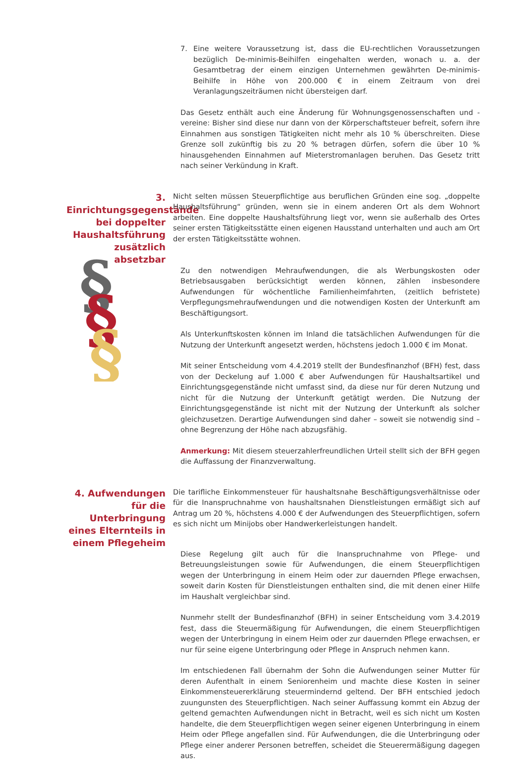7. Eine weitere Voraussetzung ist, dass die EU-rechtlichen Voraussetzungen bezüglich De-minimis-Beihilfen eingehalten werden, wonach u. a. der Gesamtbetrag der einem einzigen Unternehmen gewährten De-minimis-Beihilfe in Höhe von 200.000 € in einem Zeitraum von drei Veranlagungszeiträumen nicht übersteigen darf.
Das Gesetz enthält auch eine Änderung für Wohnungsgenossenschaften und -vereine: Bisher sind diese nur dann von der Körperschaftsteuer befreit, sofern ihre Einnahmen aus sonstigen Tätigkeiten nicht mehr als 10 % überschreiten. Diese Grenze soll zukünftig bis zu 20 % betragen dürfen, sofern die über 10 % hinausgehenden Einnahmen auf Mieterstromanlagen beruhen. Das Gesetz tritt nach seiner Verkündung in Kraft.
3. Einrichtungsgegenstände bei doppelter Haushaltsführung zusätzlich absetzbar
Nicht selten müssen Steuerpflichtige aus beruflichen Gründen eine sog. „doppelte Haushaltsführung“ gründen, wenn sie in einem anderen Ort als dem Wohnort arbeiten. Eine doppelte Haushaltsführung liegt vor, wenn sie außerhalb des Ortes seiner ersten Tätigkeitsstätte einen eigenen Hausstand unterhalten und auch am Ort der ersten Tätigkeitsstätte wohnen.
Zu den notwendigen Mehraufwendungen, die als Werbungskosten oder Betriebsausgaben berücksichtigt werden können, zählen insbesondere Aufwendungen für wöchentliche Familienheimfahrten, (zeitlich befristete) Verpflegungsmehraufwendungen und die notwendigen Kosten der Unterkunft am Beschäftigungsort.
Als Unterkunftskosten können im Inland die tatsächlichen Aufwendungen für die Nutzung der Unterkunft angesetzt werden, höchstens jedoch 1.000 € im Monat.
Mit seiner Entscheidung vom 4.4.2019 stellt der Bundesfinanzhof (BFH) fest, dass von der Deckelung auf 1.000 € aber Aufwendungen für Haushaltsartikel und Einrichtungsgegenstände nicht umfasst sind, da diese nur für deren Nutzung und nicht für die Nutzung der Unterkunft getätigt werden. Die Nutzung der Einrichtungsgegenstände ist nicht mit der Nutzung der Unterkunft als solcher gleichzusetzen. Derartige Aufwendungen sind daher – soweit sie notwendig sind – ohne Begrenzung der Höhe nach abzugsfähig.
Anmerkung: Mit diesem steuerzahlerfreundlichen Urteil stellt sich der BFH gegen die Auffassung der Finanzverwaltung.
4. Aufwendungen für die Unterbringung eines Elternteils in einem Pflegeheim
Die tarifliche Einkommensteuer für haushaltsnahe Beschäftigungsverhältnisse oder für die Inanspruchnahme von haushaltsnahen Dienstleistungen ermäßigt sich auf Antrag um 20 %, höchstens 4.000 € der Aufwendungen des Steuerpflichtigen, sofern es sich nicht um Minijobs ober Handwerkerleistungen handelt.
Diese Regelung gilt auch für die Inanspruchnahme von Pflege- und Betreuungsleistungen sowie für Aufwendungen, die einem Steuerpflichtigen wegen der Unterbringung in einem Heim oder zur dauernden Pflege erwachsen, soweit darin Kosten für Dienstleistungen enthalten sind, die mit denen einer Hilfe im Haushalt vergleichbar sind.
Nunmehr stellt der Bundesfinanzhof (BFH) in seiner Entscheidung vom 3.4.2019 fest, dass die Steuermäßigung für Aufwendungen, die einem Steuerpflichtigen wegen der Unterbringung in einem Heim oder zur dauernden Pflege erwachsen, er nur für seine eigene Unterbringung oder Pflege in Anspruch nehmen kann.
Im entschiedenen Fall übernahm der Sohn die Aufwendungen seiner Mutter für deren Aufenthalt in einem Seniorenheim und machte diese Kosten in seiner Einkommensteuererklärung steuermindernd geltend. Der BFH entschied jedoch zuungunsten des Steuerpflichtigen. Nach seiner Auffassung kommt ein Abzug der geltend gemachten Aufwendungen nicht in Betracht, weil es sich nicht um Kosten handelte, die dem Steuerpflichtigen wegen seiner eigenen Unterbringung in einem Heim oder Pflege angefallen sind. Für Aufwendungen, die die Unterbringung oder Pflege einer anderer Personen betreffen, scheidet die Steuerermäßigung dagegen aus.
§
§
§